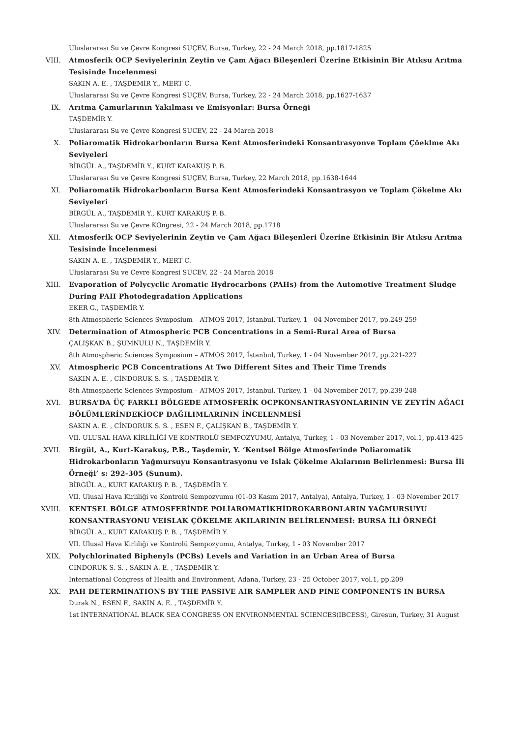Uluslararası Su ve Çevre Kongresi SUÇEV, Bursa, Turkey, 22 - 24 March 2018, pp.1817-1825
VIII. Atmosferik OCP Seviyelerinin Zeytin ve Çam Ağacı Bileşenleri Üzerine Etkisinin Bir Atıksu Arıtma Tesisinde İncelenmesi
SAKIN A. E. , TAŞDEMİR Y., MERT C.
Uluslararası Su ve Çevre Kongresi SUÇEV, Bursa, Turkey, 22 - 24 March 2018, pp.1627-1637
IX. Arıtma Çamurlarının Yakılması ve Emisyonlar: Bursa Örneği
TAŞDEMİR Y.
Uluslararası Su ve Çevre Kongresi SUCEV, 22 - 24 March 2018
X. Poliaromatik Hidrokarbonların Bursa Kent Atmosferindeki Konsantrasyonve Toplam Çöeklme Akı Seviyeleri
BİRGÜL A., TAŞDEMİR Y., KURT KARAKUŞ P. B.
Uluslararası Su ve Çevre Kongresi SUÇEV, Bursa, Turkey, 22 March 2018, pp.1638-1644
XI. Poliaromatik Hidrokarbonların Bursa Kent Atmosferindeki Konsantrasyon ve Toplam Çökelme Akı Seviyeleri
BİRGÜL A., TAŞDEMİR Y., KURT KARAKUŞ P. B.
Uluslararası Su ve Çevre KOngresi, 22 - 24 March 2018, pp.1718
XII. Atmosferik OCP Seviyelerinin Zeytin ve Çam Ağacı Bileşenleri Üzerine Etkisinin Bir Atıksu Arıtma Tesisinde İncelenmesi
SAKIN A. E. , TAŞDEMİR Y., MERT C.
Uluslararası Su ve Cevre Kongresi SUCEV, 22 - 24 March 2018
XIII. Evaporation of Polycyclic Aromatic Hydrocarbons (PAHs) from the Automotive Treatment Sludge During PAH Photodegradation Applications
EKER G., TAŞDEMİR Y.
8th Atmospheric Sciences Symposium – ATMOS 2017, İstanbul, Turkey, 1 - 04 November 2017, pp.249-259
XIV. Determination of Atmospheric PCB Concentrations in a Semi-Rural Area of Bursa
ÇALIŞKAN B., ŞUMNULU N., TAŞDEMİR Y.
8th Atmospheric Sciences Symposium – ATMOS 2017, İstanbul, Turkey, 1 - 04 November 2017, pp.221-227
XV. Atmospheric PCB Concentrations At Two Different Sites and Their Time Trends
SAKIN A. E. , CİNDORUK S. S. , TAŞDEMİR Y.
8th Atmospheric Sciences Symposium – ATMOS 2017, İstanbul, Turkey, 1 - 04 November 2017, pp.239-248
XVI. BURSA’DA ÜÇ FARKLI BÖLGEDE ATMOSFERİK OCPKONSANTRASYONLARININ VE ZEYTİN AĞACI BÖLÜMLERİNDEKİOCP DAĞILIMLARININ İNCELENMESİ
SAKIN A. E. , CİNDORUK S. S. , ESEN F., ÇALIŞKAN B., TAŞDEMİR Y.
VII. ULUSAL HAVA KİRLİLİĞİ VE KONTROLÜ SEMPOZYUMU, Antalya, Turkey, 1 - 03 November 2017, vol.1, pp.413-425
XVII. Birgül, A., Kurt-Karakuş, P.B., Taşdemir, Y. ‘Kentsel Bölge Atmosferinde Poliaromatik Hidrokarbonların Yağmursuyu Konsantrasyonu ve Islak Çökelme Akılarının Belirlenmesi: Bursa İli Örneği’ s: 292-305 (Sunum).
BİRGÜL A., KURT KARAKUŞ P. B. , TAŞDEMİR Y.
VII. Ulusal Hava Kirliliği ve Kontrolü Sempozyumu (01-03 Kasım 2017, Antalya), Antalya, Turkey, 1 - 03 November 2017
XVIII. KENTSEL BÖLGE ATMOSFERİNDE POLİAROMATİKHİDROKARBONLARIN YAĞMURSUYU KONSANTRASYONU VEISLAK ÇÖKELME AKILARININ BELİRLENMESİ: BURSA İLİ ÖRNEĞİ
BİRGÜL A., KURT KARAKUŞ P. B. , TAŞDEMİR Y.
VII. Ulusal Hava Kirliliği ve Kontrolü Sempozyumu, Antalya, Turkey, 1 - 03 November 2017
XIX. Polychlorinated Biphenyls (PCBs) Levels and Variation in an Urban Area of Bursa
CİNDORUK S. S. , SAKIN A. E. , TAŞDEMİR Y.
International Congress of Health and Environment, Adana, Turkey, 23 - 25 October 2017, vol.1, pp.209
XX. PAH DETERMINATIONS BY THE PASSIVE AIR SAMPLER AND PINE COMPONENTS IN BURSA
Durak N., ESEN F., SAKIN A. E. , TAŞDEMİR Y.
1st INTERNATIONAL BLACK SEA CONGRESS ON ENVIRONMENTAL SCIENCES(IBCESS), Giresun, Turkey, 31 August